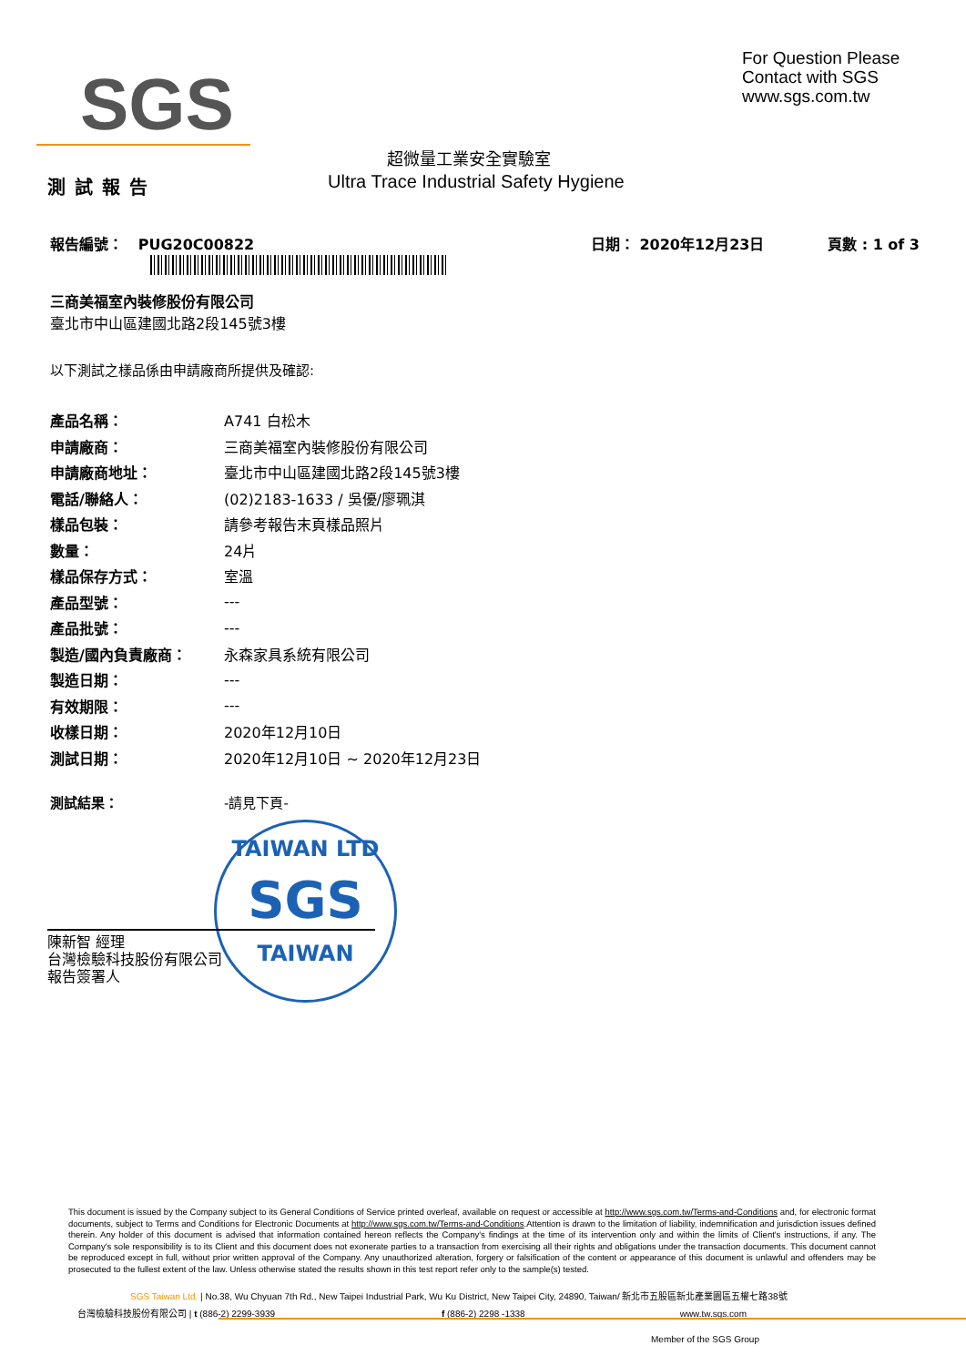SGS
For Question Please
Contact with SGS
www.sgs.com.tw
超微量工業安全實驗室
Ultra Trace Industrial Safety Hygiene
測試報告
報告編號： PUG20C00822 日期： 2020年12月23日 頁數 : 1 of 3
三商美福室內裝修股份有限公司
臺北市中山區建國北路2段145號3樓
以下測試之樣品係由申請廠商所提供及確認:
| 產品名稱： | A741 白松木 |
| 申請廠商： | 三商美福室內裝修股份有限公司 |
| 申請廠商地址： | 臺北市中山區建國北路2段145號3樓 |
| 電話/聯絡人： | (02)2183-1633 / 吳優/廖珮淇 |
| 樣品包裝： | 請參考報告末頁樣品照片 |
| 數量： | 24片 |
| 樣品保存方式： | 室溫 |
| 產品型號： | --- |
| 產品批號： | --- |
| 製造/國內負責廠商： | 永森家具系統有限公司 |
| 製造日期： | --- |
| 有效期限： | --- |
| 收樣日期： | 2020年12月10日 |
| 測試日期： | 2020年12月10日 ~ 2020年12月23日 |
測試結果： -請見下頁-
TAIWAN LTD
SGS
TAIWAN
陳新智 經理
台灣檢驗科技股份有限公司
報告簽署人
This document is issued by the Company subject to its General Conditions of Service printed overleaf, available on request or accessible at http://www.sgs.com.tw/Terms-and-Conditions and, for electronic format documents, subject to Terms and Conditions for Electronic Documents at http://www.sgs.com.tw/Terms-and-Conditions.Attention is drawn to the limitation of liability, indemnification and jurisdiction issues defined therein. Any holder of this document is advised that information contained hereon reflects the Company's findings at the time of its intervention only and within the limits of Client's instructions, if any. The Company's sole responsibility is to its Client and this document does not exonerate parties to a transaction from exercising all their rights and obligations under the transaction documents. This document cannot be reproduced except in full, without prior written approval of the Company. Any unauthorized alteration, forgery or falsification of the content or appearance of this document is unlawful and offenders may be prosecuted to the fullest extent of the law. Unless otherwise stated the results shown in this test report refer only to the sample(s) tested.
SGS Taiwan Ltd. | No.38, Wu Chyuan 7th Rd., New Taipei Industrial Park, Wu Ku District, New Taipei City, 24890, Taiwan/ 新北市五股區新北產業園區五權七路38號
台灣檢驗科技股份有限公司 | t (886-2) 2299-3939 f (886-2) 2298 -1338 www.tw.sgs.com
Member of the SGS Group